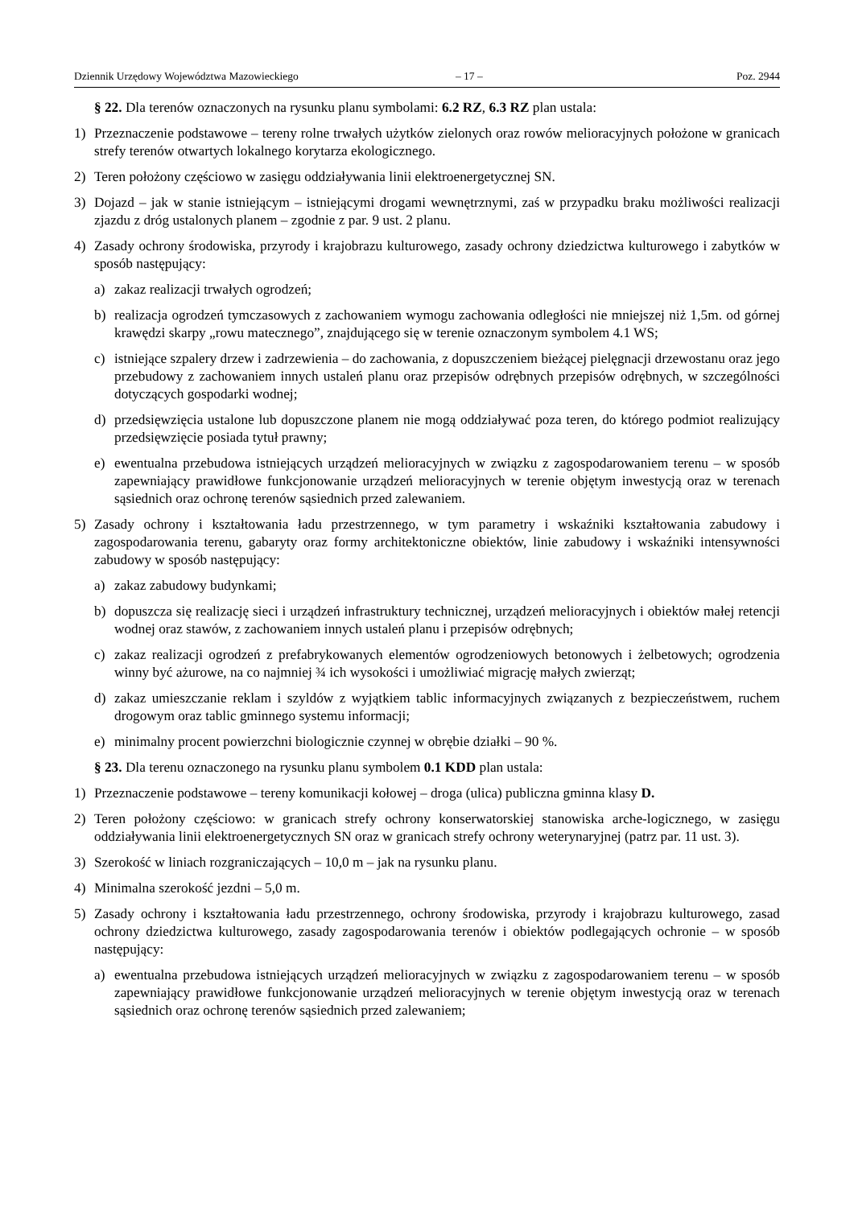Dziennik Urzędowy Województwa Mazowieckiego – 17 – Poz. 2944
§ 22. Dla terenów oznaczonych na rysunku planu symbolami: 6.2 RZ, 6.3 RZ plan ustala:
1) Przeznaczenie podstawowe – tereny rolne trwałych użytków zielonych oraz rowów melioracyjnych położone w granicach strefy terenów otwartych lokalnego korytarza ekologicznego.
2) Teren położony częściowo w zasięgu oddziaływania linii elektroenergetycznej SN.
3) Dojazd – jak w stanie istniejącym – istniejącymi drogami wewnętrznymi, zaś w przypadku braku możliwości realizacji zjazdu z dróg ustalonych planem – zgodnie z par. 9 ust. 2 planu.
4) Zasady ochrony środowiska, przyrody i krajobrazu kulturowego, zasady ochrony dziedzictwa kulturowego i zabytków w sposób następujący:
a) zakaz realizacji trwałych ogrodzeń;
b) realizacja ogrodzeń tymczasowych z zachowaniem wymogu zachowania odległości nie mniejszej niż 1,5m. od górnej krawędzi skarpy „rowu matecznego”, znajdującego się w terenie oznaczonym symbolem 4.1 WS;
c) istniejące szpalery drzew i zadrzewienia – do zachowania, z dopuszczeniem bieżącej pielęgnacji drzewostanu oraz jego przebudowy z zachowaniem innych ustaleń planu oraz przepisów odrębnych przepisów odrębnych, w szczególności dotyczących gospodarki wodnej;
d) przedsięwzięcia ustalone lub dopuszczone planem nie mogą oddziaływać poza teren, do którego podmiot realizujący przedsięwzięcie posiada tytuł prawny;
e) ewentualna przebudowa istniejących urządzeń melioracyjnych w związku z zagospodarowaniem terenu – w sposób zapewniający prawidłowe funkcjonowanie urządzeń melioracyjnych w terenie objętym inwestycją oraz w terenach sąsiednich oraz ochronę terenów sąsiednich przed zalewaniem.
5) Zasady ochrony i kształtowania ładu przestrzennego, w tym parametry i wskaźniki kształtowania zabudowy i zagospodarowania terenu, gabaryty oraz formy architektoniczne obiektów, linie zabudowy i wskaźniki intensywności zabudowy w sposób następujący:
a) zakaz zabudowy budynkami;
b) dopuszcza się realizację sieci i urządzeń infrastruktury technicznej, urządzeń melioracyjnych i obiektów małej retencji wodnej oraz stawów, z zachowaniem innych ustaleń planu i przepisów odrębnych;
c) zakaz realizacji ogrodzeń z prefabrykowanych elementów ogrodzeniowych betonowych i żelbetowych; ogrodzenia winny być ażurowe, na co najmniej ¾ ich wysokości i umożliwiać migrację małych zwierząt;
d) zakaz umieszczanie reklam i szyldów z wyjątkiem tablic informacyjnych związanych z bezpieczeństwem, ruchem drogowym oraz tablic gminnego systemu informacji;
e) minimalny procent powierzchni biologicznie czynnej w obrębie działki – 90 %.
§ 23. Dla terenu oznaczonego na rysunku planu symbolem 0.1 KDD plan ustala:
1) Przeznaczenie podstawowe – tereny komunikacji kołowej – droga (ulica) publiczna gminna klasy D.
2) Teren położony częściowo: w granicach strefy ochrony konserwatorskiej stanowiska arche-logicznego, w zasięgu oddziaływania linii elektroenergetycznych SN oraz w granicach strefy ochrony weterynaryjnej (patrz par. 11 ust. 3).
3) Szerokość w liniach rozgraniczających – 10,0 m – jak na rysunku planu.
4) Minimalna szerokość jezdni – 5,0 m.
5) Zasady ochrony i kształtowania ładu przestrzennego, ochrony środowiska, przyrody i krajobrazu kulturowego, zasad ochrony dziedzictwa kulturowego, zasady zagospodarowania terenów i obiektów podlegających ochronie – w sposób następujący:
a) ewentualna przebudowa istniejących urządzeń melioracyjnych w związku z zagospodarowaniem terenu – w sposób zapewniający prawidłowe funkcjonowanie urządzeń melioracyjnych w terenie objętym inwestycją oraz w terenach sąsiednich oraz ochronę terenów sąsiednich przed zalewaniem;